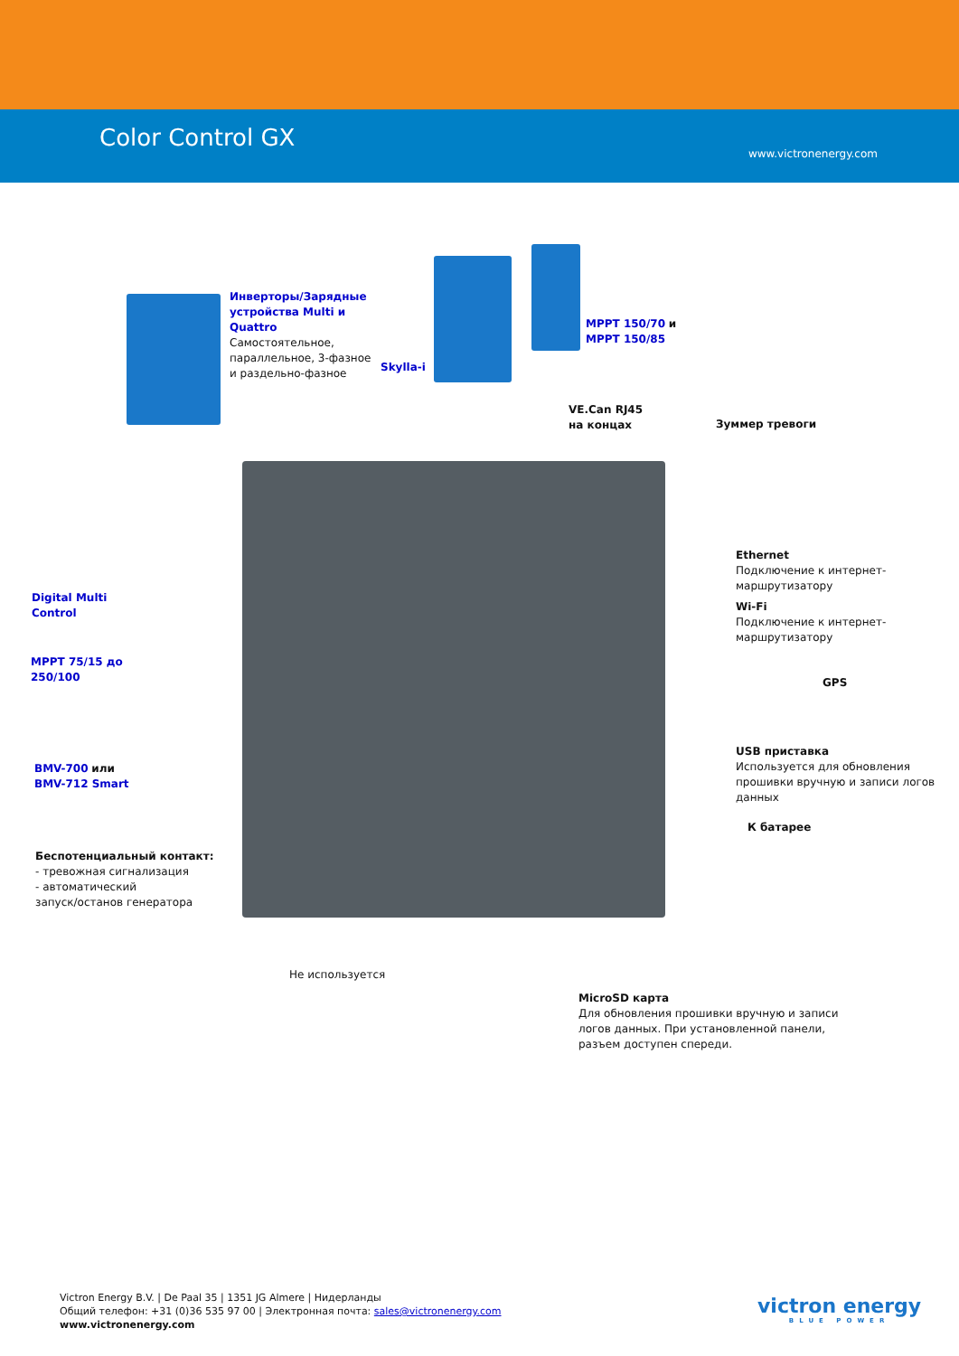Color Control GX
www.victronenergy.com
Инверторы/Зарядные
устройства Multi и
Quattro
Самостоятельное,
параллельное, 3-фазное
и раздельно-фазное
Skylla-i
MPPT 150/70 и
MPPT 150/85
VE.Can RJ45
на концах
Зуммер тревоги
Ethernet
Подключение к интернет-
маршрутизатору
Wi-Fi
Подключение к интернет-
маршрутизатору
GPS
USB приставка
Используется для обновления
прошивки вручную и записи логов
данных
К батарее
Digital Multi
Control
MPPT 75/15 до
250/100
BMV-700 или
BMV-712 Smart
Беспотенциальный контакт:
- тревожная сигнализация
- автоматический
запуск/останов генератора
Не используется
MicroSD карта
Для обновления прошивки вручную и записи
логов данных. При установленной панели,
разъем доступен спереди.
Victron Energy B.V. | De Paal 35 | 1351 JG Almere | Нидерланды
Общий телефон: +31 (0)36 535 97 00 | Электронная почта: sales@victronenergy.com
www.victronenergy.com
victron energy
BLUE POWER